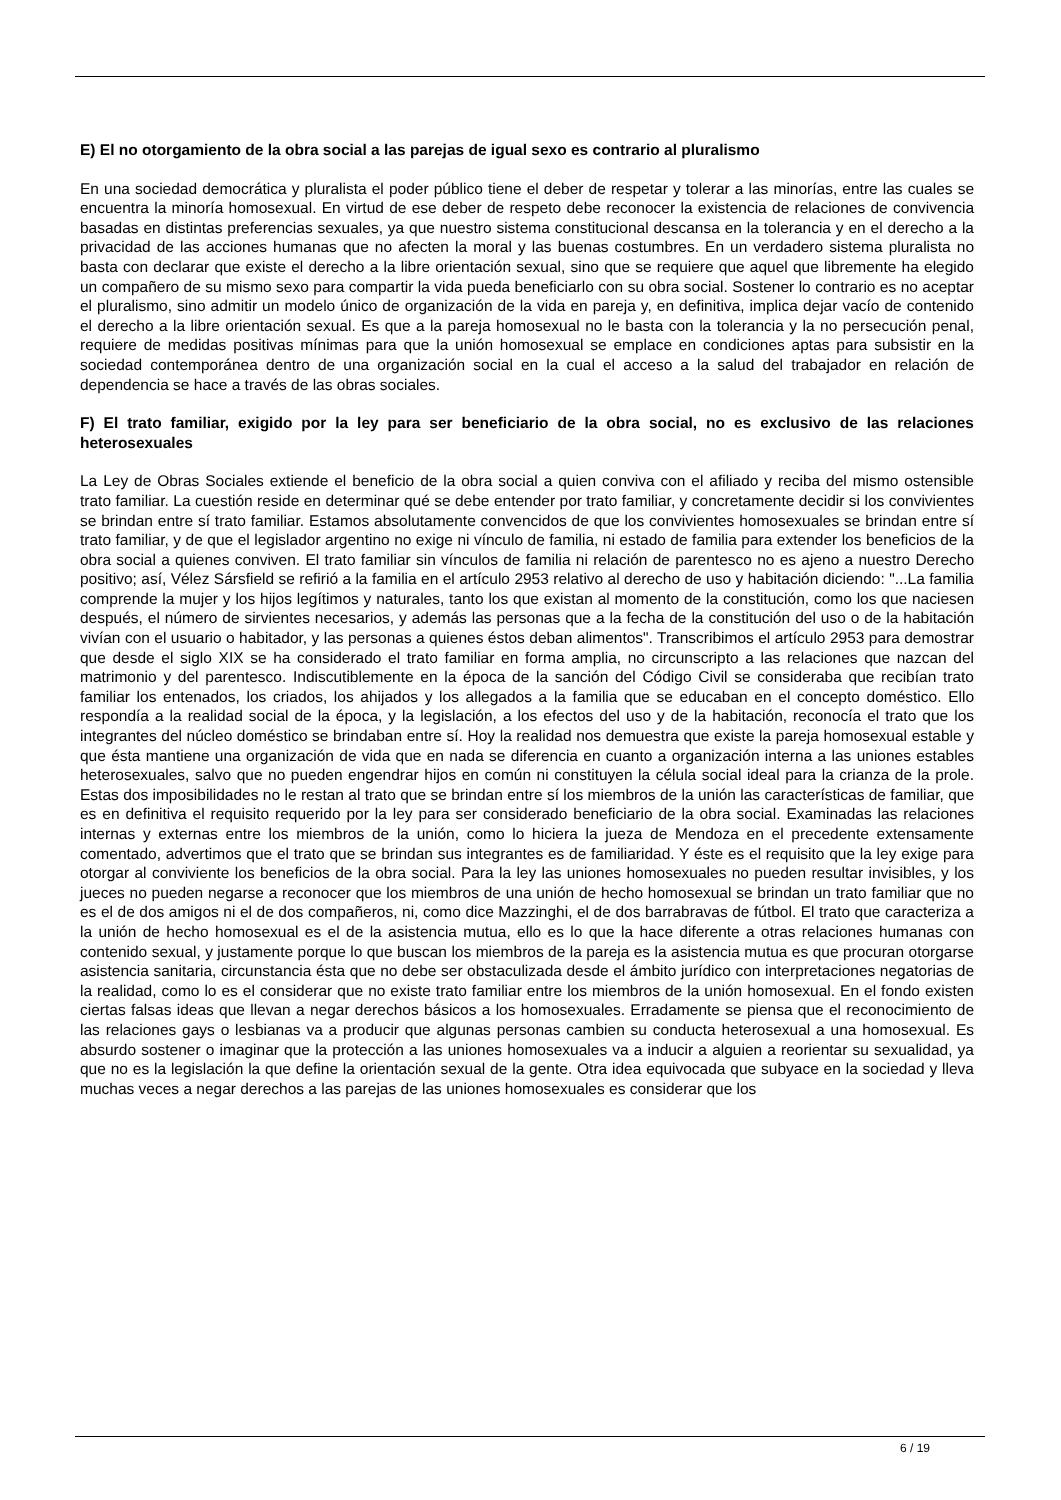E) El no otorgamiento de la obra social a las parejas de igual sexo es contrario al pluralismo
En una sociedad democrática y pluralista el poder público tiene el deber de respetar y tolerar a las minorías, entre las cuales se encuentra la minoría homosexual. En virtud de ese deber de respeto debe reconocer la existencia de relaciones de convivencia basadas en distintas preferencias sexuales, ya que nuestro sistema constitucional descansa en la tolerancia y en el derecho a la privacidad de las acciones humanas que no afecten la moral y las buenas costumbres. En un verdadero sistema pluralista no basta con declarar que existe el derecho a la libre orientación sexual, sino que se requiere que aquel que libremente ha elegido un compañero de su mismo sexo para compartir la vida pueda beneficiarlo con su obra social. Sostener lo contrario es no aceptar el pluralismo, sino admitir un modelo único de organización de la vida en pareja y, en definitiva, implica dejar vacío de contenido el derecho a la libre orientación sexual. Es que a la pareja homosexual no le basta con la tolerancia y la no persecución penal, requiere de medidas positivas mínimas para que la unión homosexual se emplace en condiciones aptas para subsistir en la sociedad contemporánea dentro de una organización social en la cual el acceso a la salud del trabajador en relación de dependencia se hace a través de las obras sociales.
F) El trato familiar, exigido por la ley para ser beneficiario de la obra social, no es exclusivo de las relaciones heterosexuales
La Ley de Obras Sociales extiende el beneficio de la obra social a quien conviva con el afiliado y reciba del mismo ostensible trato familiar. La cuestión reside en determinar qué se debe entender por trato familiar, y concretamente decidir si los convivientes se brindan entre sí trato familiar. Estamos absolutamente convencidos de que los convivientes homosexuales se brindan entre sí trato familiar, y de que el legislador argentino no exige ni vínculo de familia, ni estado de familia para extender los beneficios de la obra social a quienes conviven. El trato familiar sin vínculos de familia ni relación de parentesco no es ajeno a nuestro Derecho positivo; así, Vélez Sársfield se refirió a la familia en el artículo 2953 relativo al derecho de uso y habitación diciendo: "...La familia comprende la mujer y los hijos legítimos y naturales, tanto los que existan al momento de la constitución, como los que naciesen después, el número de sirvientes necesarios, y además las personas que a la fecha de la constitución del uso o de la habitación vivían con el usuario o habitador, y las personas a quienes éstos deban alimentos". Transcribimos el artículo 2953 para demostrar que desde el siglo XIX se ha considerado el trato familiar en forma amplia, no circunscripto a las relaciones que nazcan del matrimonio y del parentesco. Indiscutiblemente en la época de la sanción del Código Civil se consideraba que recibían trato familiar los entenados, los criados, los ahijados y los allegados a la familia que se educaban en el concepto doméstico. Ello respondía a la realidad social de la época, y la legislación, a los efectos del uso y de la habitación, reconocía el trato que los integrantes del núcleo doméstico se brindaban entre sí. Hoy la realidad nos demuestra que existe la pareja homosexual estable y que ésta mantiene una organización de vida que en nada se diferencia en cuanto a organización interna a las uniones estables heterosexuales, salvo que no pueden engendrar hijos en común ni constituyen la célula social ideal para la crianza de la prole. Estas dos imposibilidades no le restan al trato que se brindan entre sí los miembros de la unión las características de familiar, que es en definitiva el requisito requerido por la ley para ser considerado beneficiario de la obra social. Examinadas las relaciones internas y externas entre los miembros de la unión, como lo hiciera la jueza de Mendoza en el precedente extensamente comentado, advertimos que el trato que se brindan sus integrantes es de familiaridad. Y éste es el requisito que la ley exige para otorgar al conviviente los beneficios de la obra social. Para la ley las uniones homosexuales no pueden resultar invisibles, y los jueces no pueden negarse a reconocer que los miembros de una unión de hecho homosexual se brindan un trato familiar que no es el de dos amigos ni el de dos compañeros, ni, como dice Mazzinghi, el de dos barrabravas de fútbol. El trato que caracteriza a la unión de hecho homosexual es el de la asistencia mutua, ello es lo que la hace diferente a otras relaciones humanas con contenido sexual, y justamente porque lo que buscan los miembros de la pareja es la asistencia mutua es que procuran otorgarse asistencia sanitaria, circunstancia ésta que no debe ser obstaculizada desde el ámbito jurídico con interpretaciones negatorias de la realidad, como lo es el considerar que no existe trato familiar entre los miembros de la unión homosexual. En el fondo existen ciertas falsas ideas que llevan a negar derechos básicos a los homosexuales. Erradamente se piensa que el reconocimiento de las relaciones gays o lesbianas va a producir que algunas personas cambien su conducta heterosexual a una homosexual. Es absurdo sostener o imaginar que la protección a las uniones homosexuales va a inducir a alguien a reorientar su sexualidad, ya que no es la legislación la que define la orientación sexual de la gente. Otra idea equivocada que subyace en la sociedad y lleva muchas veces a negar derechos a las parejas de las uniones homosexuales es considerar que los
6 / 19